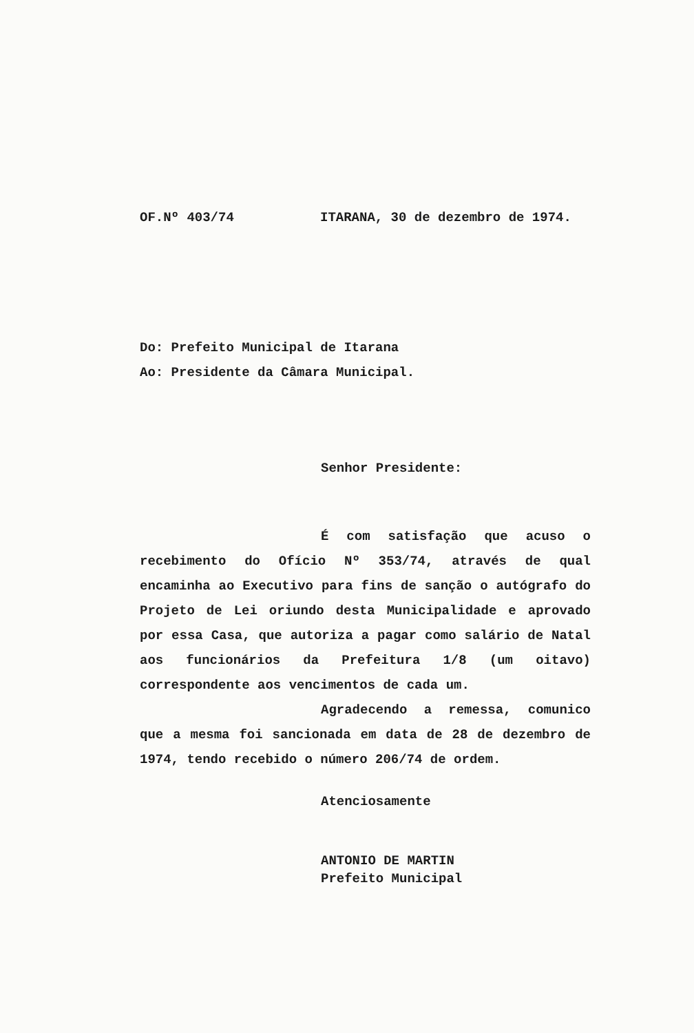OF.Nº 403/74 ITARANA, 30 de dezembro de 1974.
Do: Prefeito Municipal de Itarana
Ao: Presidente da Câmara Municipal.
Senhor Presidente:
É com satisfação que acuso o recebimento do Ofício Nº 353/74, através de qual encaminha ao Executivo para fins de sanção o autógrafo do Projeto de Lei oriundo desta Municipalidade e aprovado por essa Casa, que autoriza a pagar como salário de Natal aos funcionários da Prefeitura 1/8 (um oitavo) correspondente aos vencimentos de cada um.
Agradecendo a remessa, comunico que a mesma foi sancionada em data de 28 de dezembro de 1974, tendo recebido o número 206/74 de ordem.
Atenciosamente
ANTONIO DE MARTIN
Prefeito Municipal